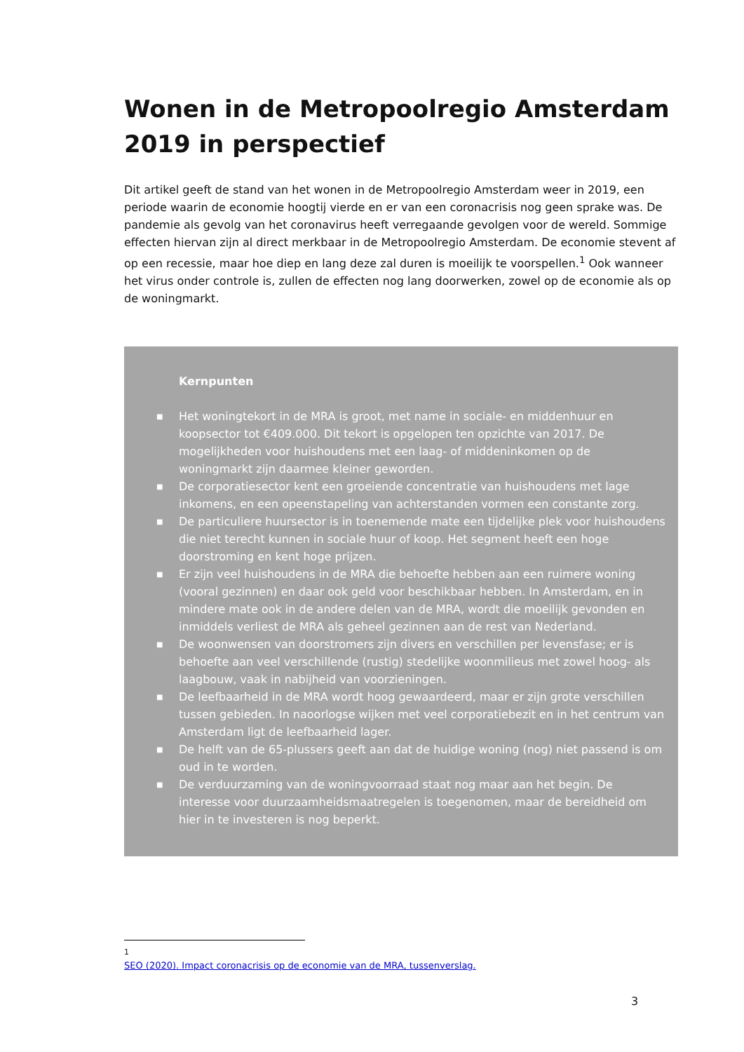Wonen in de Metropoolregio Amsterdam 2019 in perspectief
Dit artikel geeft de stand van het wonen in de Metropoolregio Amsterdam weer in 2019, een periode waarin de economie hoogtij vierde en er van een coronacrisis nog geen sprake was. De pandemie als gevolg van het coronavirus heeft verregaande gevolgen voor de wereld. Sommige effecten hiervan zijn al direct merkbaar in de Metropoolregio Amsterdam. De economie stevent af op een recessie, maar hoe diep en lang deze zal duren is moeilijk te voorspellen.<sup>1</sup> Ook wanneer het virus onder controle is, zullen de effecten nog lang doorwerken, zowel op de economie als op de woningmarkt.
Kernpunten
■ Het woningtekort in de MRA is groot, met name in sociale- en middenhuur en koopsector tot €409.000. Dit tekort is opgelopen ten opzichte van 2017. De mogelijkheden voor huishoudens met een laag- of middeninkomen op de woningmarkt zijn daarmee kleiner geworden.
■ De corporatiesector kent een groeiende concentratie van huishoudens met lage inkomens, en een opeenstapeling van achterstanden vormen een constante zorg.
■ De particuliere huursector is in toenemende mate een tijdelijke plek voor huishoudens die niet terecht kunnen in sociale huur of koop. Het segment heeft een hoge doorstroming en kent hoge prijzen.
■ Er zijn veel huishoudens in de MRA die behoefte hebben aan een ruimere woning (vooral gezinnen) en daar ook geld voor beschikbaar hebben. In Amsterdam, en in mindere mate ook in de andere delen van de MRA, wordt die moeilijk gevonden en inmiddels verliest de MRA als geheel gezinnen aan de rest van Nederland.
■ De woonwensen van doorstromers zijn divers en verschillen per levensfase; er is behoefte aan veel verschillende (rustig) stedelijke woonmilieus met zowel hoog- als laagbouw, vaak in nabijheid van voorzieningen.
■ De leefbaarheid in de MRA wordt hoog gewaardeerd, maar er zijn grote verschillen tussen gebieden. In naoorlogse wijken met veel corporatiebezit en in het centrum van Amsterdam ligt de leefbaarheid lager.
■ De helft van de 65-plussers geeft aan dat de huidige woning (nog) niet passend is om oud in te worden.
■ De verduurzaming van de woningvoorraad staat nog maar aan het begin. De interesse voor duurzaamheidsmaatregelen is toegenomen, maar de bereidheid om hier in te investeren is nog beperkt.
<sup>1</sup> SEO (2020). Impact coronacrisis op de economie van de MRA, tussenverslag.
3